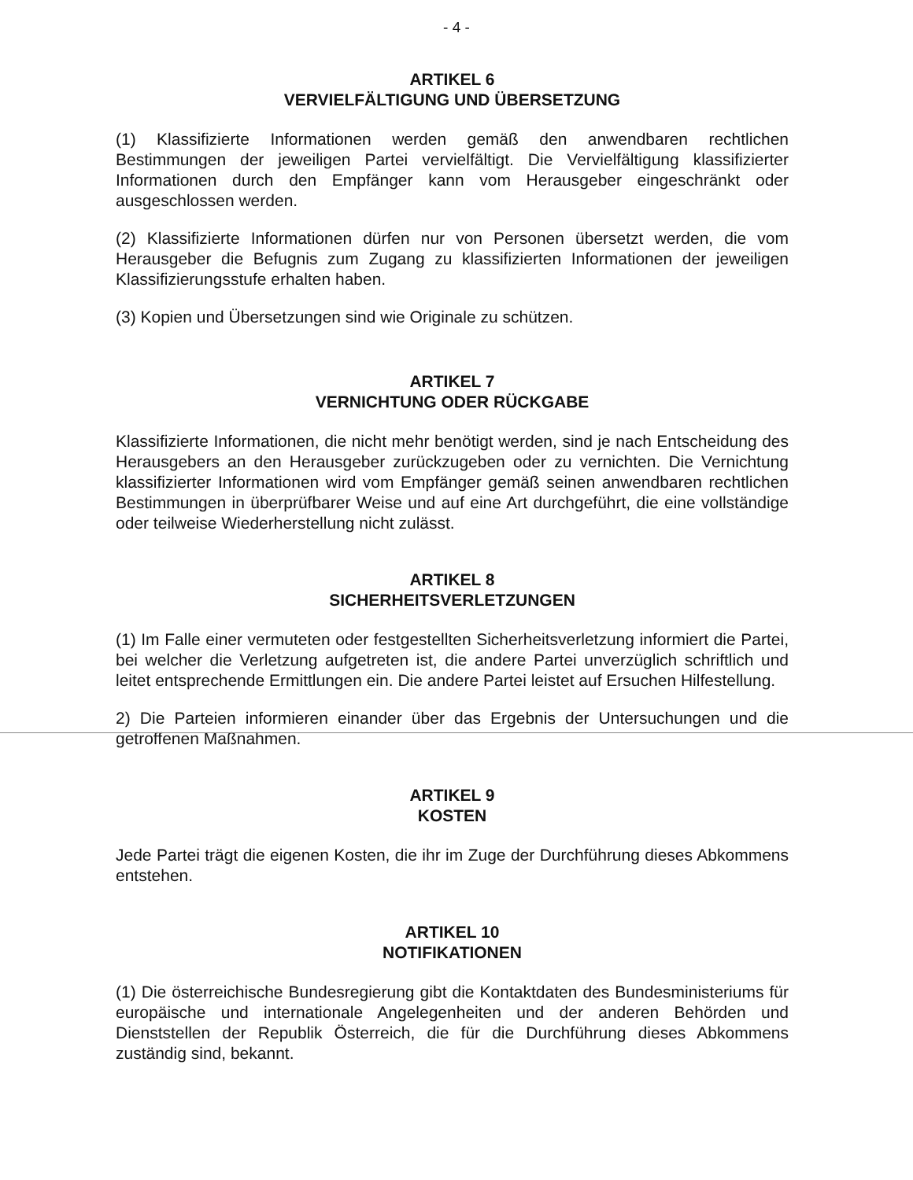- 4 -
ARTIKEL 6
VERVIELFÄLTIGUNG UND ÜBERSETZUNG
(1) Klassifizierte Informationen werden gemäß den anwendbaren rechtlichen Bestimmungen der jeweiligen Partei vervielfältigt. Die Vervielfältigung klassifizierter Informationen durch den Empfänger kann vom Herausgeber eingeschränkt oder ausgeschlossen werden.
(2) Klassifizierte Informationen dürfen nur von Personen übersetzt werden, die vom Herausgeber die Befugnis zum Zugang zu klassifizierten Informationen der jeweiligen Klassifizierungsstufe erhalten haben.
(3) Kopien und Übersetzungen sind wie Originale zu schützen.
ARTIKEL 7
VERNICHTUNG ODER RÜCKGABE
Klassifizierte Informationen, die nicht mehr benötigt werden, sind je nach Entscheidung des Herausgebers an den Herausgeber zurückzugeben oder zu vernichten. Die Vernichtung klassifizierter Informationen wird vom Empfänger gemäß seinen anwendbaren rechtlichen Bestimmungen in überprüfbarer Weise und auf eine Art durchgeführt, die eine vollständige oder teilweise Wiederherstellung nicht zulässt.
ARTIKEL 8
SICHERHEITSVERLETZUNGEN
(1) Im Falle einer vermuteten oder festgestellten Sicherheitsverletzung informiert die Partei, bei welcher die Verletzung aufgetreten ist, die andere Partei unverzüglich schriftlich und leitet entsprechende Ermittlungen ein. Die andere Partei leistet auf Ersuchen Hilfestellung.
2) Die Parteien informieren einander über das Ergebnis der Untersuchungen und die getroffenen Maßnahmen.
ARTIKEL 9
KOSTEN
Jede Partei trägt die eigenen Kosten, die ihr im Zuge der Durchführung dieses Abkommens entstehen.
ARTIKEL 10
NOTIFIKATIONEN
(1) Die österreichische Bundesregierung gibt die Kontaktdaten des Bundesministeriums für europäische und internationale Angelegenheiten und der anderen Behörden und Dienststellen der Republik Österreich, die für die Durchführung dieses Abkommens zuständig sind, bekannt.